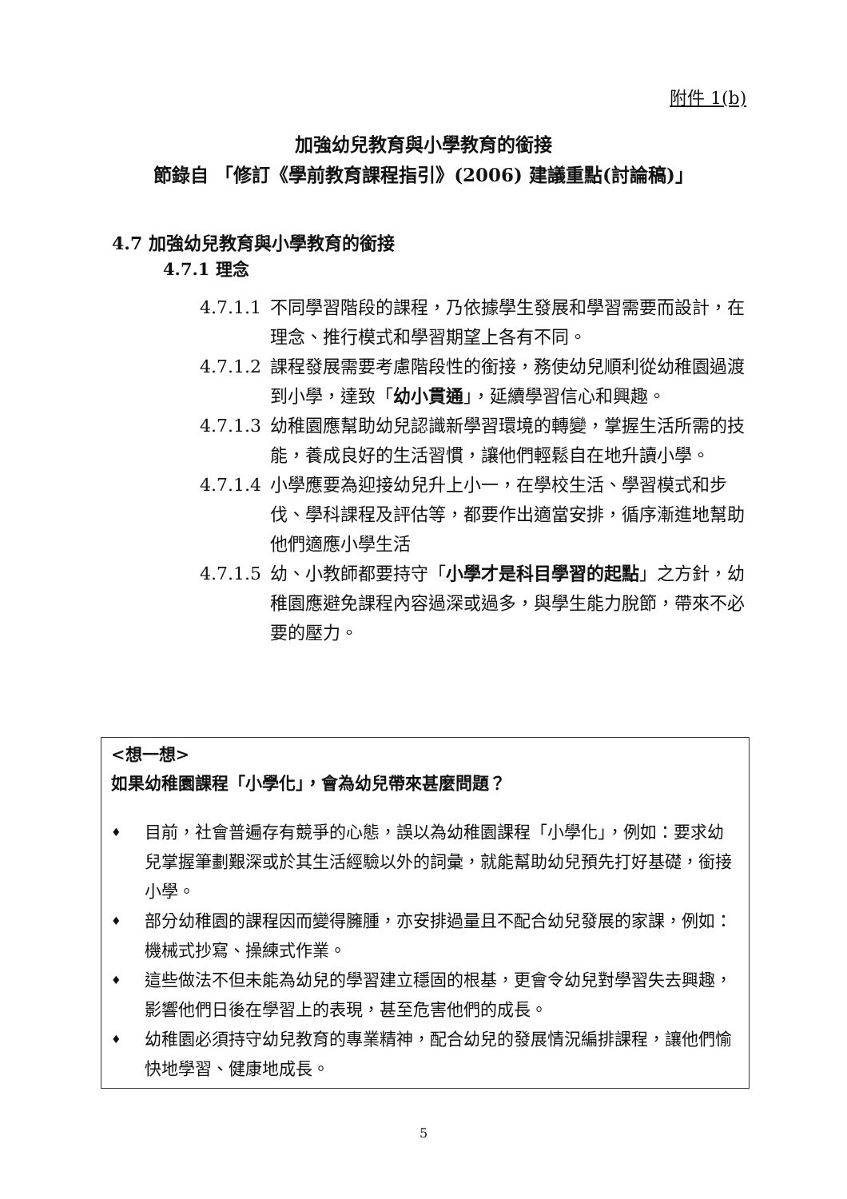附件 1(b)
加強幼兒教育與小學教育的銜接
節錄自 「修訂《學前教育課程指引》(2006) 建議重點(討論稿)」
4.7 加強幼兒教育與小學教育的銜接
4.7.1 理念
4.7.1.1 不同學習階段的課程，乃依據學生發展和學習需要而設計，在理念、推行模式和學習期望上各有不同。
4.7.1.2 課程發展需要考慮階段性的銜接，務使幼兒順利從幼稚園過渡到小學，達致「幼小貫通」，延續學習信心和興趣。
4.7.1.3 幼稚園應幫助幼兒認識新學習環境的轉變，掌握生活所需的技能，養成良好的生活習慣，讓他們輕鬆自在地升讀小學。
4.7.1.4 小學應要為迎接幼兒升上小一，在學校生活、學習模式和步伐、學科課程及評估等，都要作出適當安排，循序漸進地幫助他們適應小學生活
4.7.1.5 幼、小教師都要持守「小學才是科目學習的起點」之方針，幼稚園應避免課程內容過深或過多，與學生能力脫節，帶來不必要的壓力。
<想一想>
如果幼稚園課程「小學化」，會為幼兒帶來甚麼問題？
♦ 目前，社會普遍存有競爭的心態，誤以為幼稚園課程「小學化」，例如：要求幼兒掌握筆劃艱深或於其生活經驗以外的詞彙，就能幫助幼兒預先打好基礎，銜接小學。
♦ 部分幼稚園的課程因而變得臃腫，亦安排過量且不配合幼兒發展的家課，例如：機械式抄寫、操練式作業。
♦ 這些做法不但未能為幼兒的學習建立穩固的根基，更會令幼兒對學習失去興趣，影響他們日後在學習上的表現，甚至危害他們的成長。
♦ 幼稚園必須持守幼兒教育的專業精神，配合幼兒的發展情況編排課程，讓他們愉快地學習、健康地成長。
5